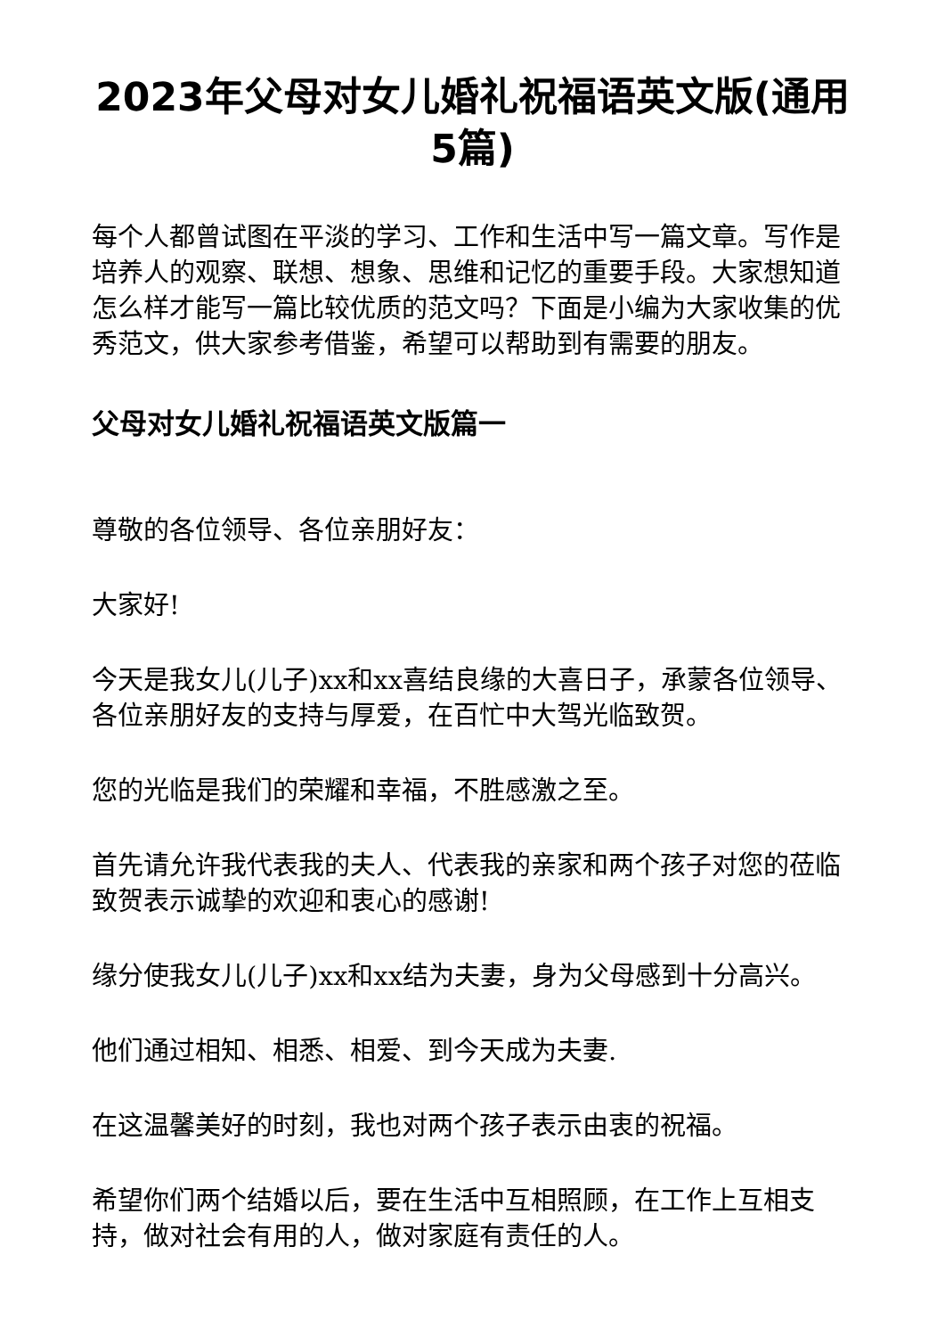2023年父母对女儿婚礼祝福语英文版(通用5篇)
每个人都曾试图在平淡的学习、工作和生活中写一篇文章。写作是培养人的观察、联想、想象、思维和记忆的重要手段。大家想知道怎么样才能写一篇比较优质的范文吗？下面是小编为大家收集的优秀范文，供大家参考借鉴，希望可以帮助到有需要的朋友。
父母对女儿婚礼祝福语英文版篇一
尊敬的各位领导、各位亲朋好友：
大家好!
今天是我女儿(儿子)xx和xx喜结良缘的大喜日子，承蒙各位领导、各位亲朋好友的支持与厚爱，在百忙中大驾光临致贺。
您的光临是我们的荣耀和幸福，不胜感激之至。
首先请允许我代表我的夫人、代表我的亲家和两个孩子对您的莅临致贺表示诚挚的欢迎和衷心的感谢!
缘分使我女儿(儿子)xx和xx结为夫妻，身为父母感到十分高兴。
他们通过相知、相悉、相爱、到今天成为夫妻.
在这温馨美好的时刻，我也对两个孩子表示由衷的祝福。
希望你们两个结婚以后，要在生活中互相照顾，在工作上互相支持，做对社会有用的人，做对家庭有责任的人。